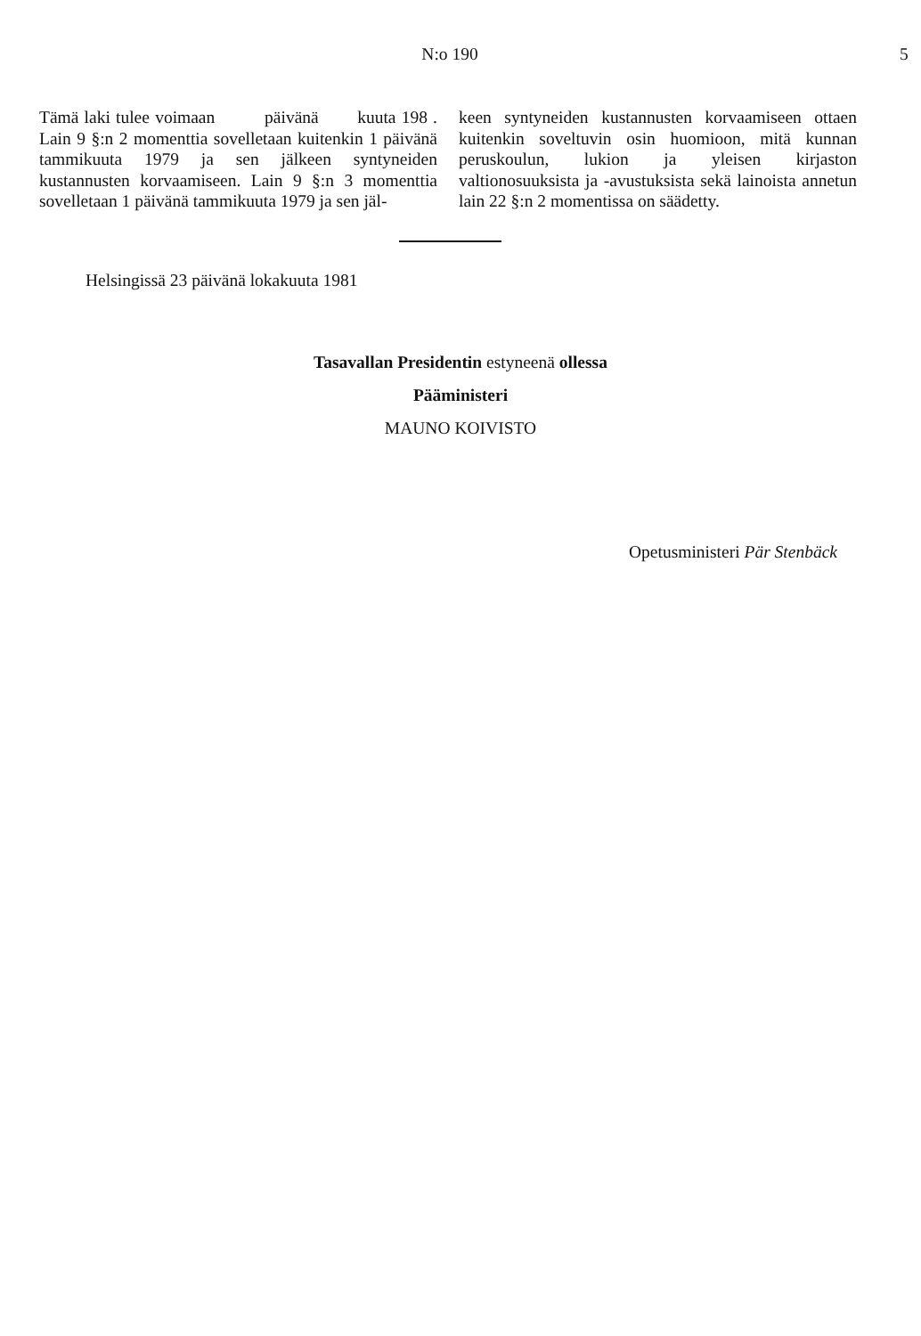N:o 190 5
Tämä laki tulee voimaan päivänä kuuta 198 . Lain 9 §:n 2 momenttia sovelletaan kuitenkin 1 päivänä tammikuuta 1979 ja sen jälkeen syntyneiden kustannusten korvaamiseen. Lain 9 §:n 3 momenttia sovelletaan 1 päivänä tammikuuta 1979 ja sen jäl-
keen syntyneiden kustannusten korvaamiseen ottaen kuitenkin soveltuvin osin huomioon, mitä kunnan peruskoulun, lukion ja yleisen kirjaston valtionosuuksista ja -avustuksista sekä lainoista annetun lain 22 §:n 2 momentissa on säädetty.
Helsingissä 23 päivänä lokakuuta 1981
Tasavallan Presidentin estyneenä ollessa
Pääministeri
MAUNO KOIVISTO
Opetusministeri Pär Stenbäck